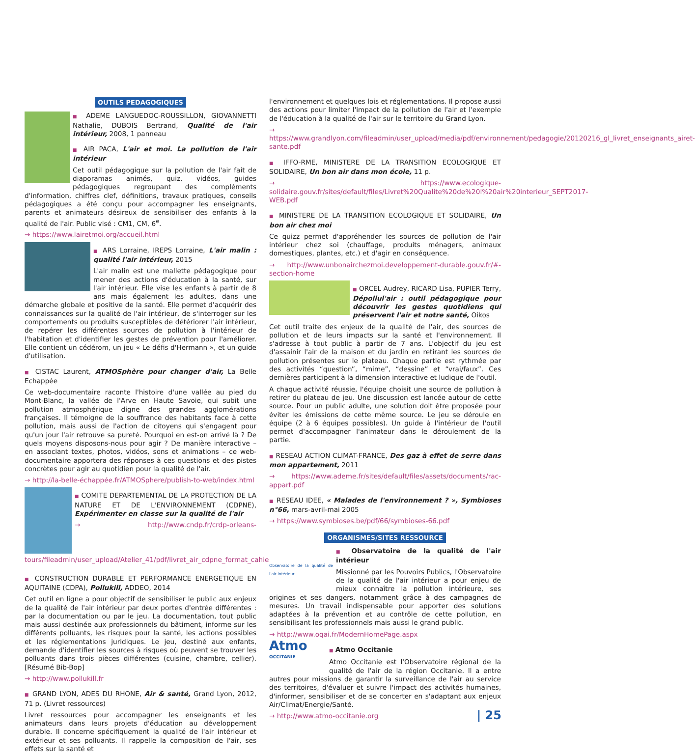OUTILS PEDAGOGIQUES
■ ADEME LANGUEDOC-ROUSSILLON, GIOVANNETTI Nathalie, DUBOIS Bertrand, Qualité de l'air intérieur, 2008, 1 panneau
■ AIR PACA, L'air et moi. La pollution de l'air intérieur
Cet outil pédagogique sur la pollution de l'air fait de diaporamas animés, quiz, vidéos, guides pédagogiques regroupant des compléments d'information, chiffres clef, définitions, travaux pratiques, conseils pédagogiques a été conçu pour accompagner les enseignants, parents et animateurs désireux de sensibiliser des enfants à la qualité de l'air. Public visé : CM1, CM, 6<sup>e</sup>.
→ https://www.lairetmoi.org/accueil.html
■ ARS Lorraine, IREPS Lorraine, L'air malin : qualité l'air intérieur, 2015
L'air malin est une mallette pédagogique pour mener des actions d'éducation à la santé, sur l'air intérieur. Elle vise les enfants à partir de 8 ans mais également les adultes, dans une démarche globale et positive de la santé. Elle permet d'acquérir des connaissances sur la qualité de l'air intérieur, de s'interroger sur les comportements ou produits susceptibles de détériorer l'air intérieur, de repérer les différentes sources de pollution à l'intérieur de l'habitation et d'identifier les gestes de prévention pour l'améliorer. Elle contient un cédérom, un jeu « Le défis d'Hermann », et un guide d'utilisation.
■ CISTAC Laurent, ATMOSphère pour changer d'air, La Belle Echappée
Ce web-documentaire raconte l'histoire d'une vallée au pied du Mont-Blanc, la vallée de l'Arve en Haute Savoie, qui subit une pollution atmosphérique digne des grandes agglomérations françaises. Il témoigne de la souffrance des habitants face à cette pollution, mais aussi de l'action de citoyens qui s'engagent pour qu'un jour l'air retrouve sa pureté. Pourquoi en est-on arrivé là ? De quels moyens disposons-nous pour agir ? De manière interactive – en associant textes, photos, vidéos, sons et animations – ce web-documentaire apportera des réponses à ces questions et des pistes concrètes pour agir au quotidien pour la qualité de l'air.
→ http://la-belle-échappée.fr/ATMOSphere/publish-to-web/index.html
■ COMITE DEPARTEMENTAL DE LA PROTECTION DE LA NATURE ET DE L'ENVIRONNEMENT (CDPNE), Expérimenter en classe sur la qualité de l'air
→ http://www.cndp.fr/crdp-orleans-tours/fileadmin/user_upload/Atelier_41/pdf/livret_air_cdpne_format_cahier.pdf
■ CONSTRUCTION DURABLE ET PERFORMANCE ENERGETIQUE EN AQUITAINE (CDPA), Pollukill, ADDEO, 2014
Cet outil en ligne a pour objectif de sensibiliser le public aux enjeux de la qualité de l'air intérieur par deux portes d'entrée différentes : par la documentation ou par le jeu. La documentation, tout public mais aussi destinée aux professionnels du bâtiment, informe sur les différents polluants, les risques pour la santé, les actions possibles et les réglementations juridiques. Le jeu, destiné aux enfants, demande d'identifier les sources à risques où peuvent se trouver les polluants dans trois pièces différentes (cuisine, chambre, cellier). [Résumé Bib-Bop]
→ http://www.pollukill.fr
■ GRAND LYON, ADES DU RHONE, Air & santé, Grand Lyon, 2012, 71 p. (Livret ressources)
Livret ressources pour accompagner les enseignants et les animateurs dans leurs projets d'éducation au développement durable. Il concerne spécifiquement la qualité de l'air intérieur et extérieur et ses polluants. Il rappelle la composition de l'air, ses effets sur la santé et
l'environnement et quelques lois et réglementations. Il propose aussi des actions pour limiter l'impact de la pollution de l'air et l'exemple de l'éducation à la qualité de l'air sur le territoire du Grand Lyon.
→ https://www.grandlyon.com/fileadmin/user_upload/media/pdf/environnement/pedagogie/20120216_gl_livret_enseignants_airet-sante.pdf
■ IFFO-RME, MINISTERE DE LA TRANSITION ECOLOGIQUE ET SOLIDAIRE, Un bon air dans mon école, 11 p.
→ https://www.ecologique-solidaire.gouv.fr/sites/default/files/Livret%20Qualite%20de%20l%20air%20interieur_SEPT2017-WEB.pdf
■ MINISTERE DE LA TRANSITION ECOLOGIQUE ET SOLIDAIRE, Un bon air chez moi
Ce quizz permet d'appréhender les sources de pollution de l'air intérieur chez soi (chauffage, produits ménagers, animaux domestiques, plantes, etc.) et d'agir en conséquence.
→ http://www.unbonairchezmoi.developpement-durable.gouv.fr/#-section-home
■ ORCEL Audrey, RICARD Lisa, PUPIER Terry, Dépollul'air : outil pédagogique pour découvrir les gestes quotidiens qui préservent l'air et notre santé, Oikos
Cet outil traite des enjeux de la qualité de l'air, des sources de pollution et de leurs impacts sur la santé et l'environnement. Il s'adresse à tout public à partir de 7 ans. L'objectif du jeu est d'assainir l'air de la maison et du jardin en retirant les sources de pollution présentes sur le plateau. Chaque partie est rythmée par des activités “question”, “mime”, “dessine” et “vrai/faux”. Ces dernières participent à la dimension interactive et ludique de l'outil.
A chaque activité réussie, l'équipe choisit une source de pollution à retirer du plateau de jeu. Une discussion est lancée autour de cette source. Pour un public adulte, une solution doit être proposée pour éviter les émissions de cette même source. Le jeu se déroule en équipe (2 à 6 équipes possibles). Un guide à l'intérieur de l'outil permet d'accompagner l'animateur dans le déroulement de la partie.
■ RESEAU ACTION CLIMAT-FRANCE, Des gaz à effet de serre dans mon appartement, 2011
→ https://www.ademe.fr/sites/default/files/assets/documents/rac-appart.pdf
■ RESEAU IDEE, « Malades de l'environnement ? », Symbioses n°66, mars-avril-mai 2005
→ https://www.symbioses.be/pdf/66/symbioses-66.pdf
ORGANISMES/SITES RESSOURCE
Observatoire de la qualité de l'air intérieur
■ Observatoire de la qualité de l'air intérieur
Missionné par les Pouvoirs Publics, l'Observatoire de la qualité de l'air intérieur a pour enjeu de mieux connaître la pollution intérieure, ses origines et ses dangers, notamment grâce à des campagnes de mesures. Un travail indispensable pour apporter des solutions adaptées à la prévention et au contrôle de cette pollution, en sensibilisant les professionnels mais aussi le grand public.
→ http://www.oqai.fr/ModernHomePage.aspx
Atmo
OCCITANIE
■ Atmo Occitanie
Atmo Occitanie est l'Observatoire régional de la qualité de l'air de la région Occitanie. Il a entre autres pour missions de garantir la surveillance de l'air au service des territoires, d'évaluer et suivre l'impact des activités humaines, d'informer, sensibiliser et de se concerter en s'adaptant aux enjeux Air/Climat/Energie/Santé.
→ http://www.atmo-occitanie.org
| 25